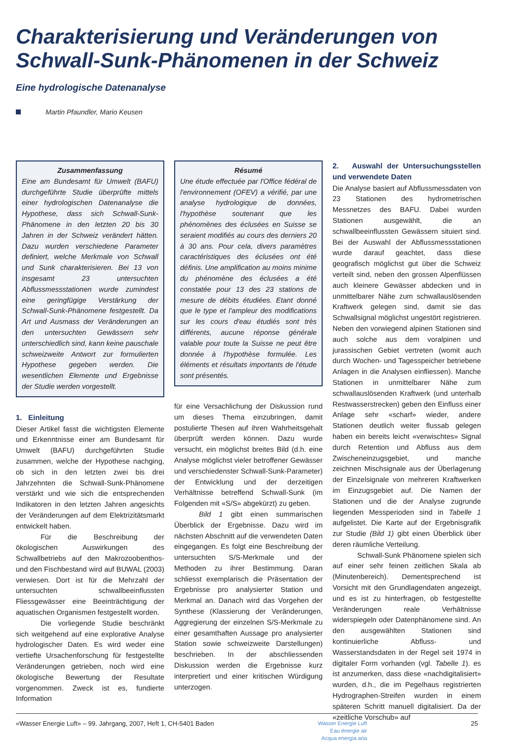Charakterisierung und Veränderungen von Schwall-Sunk-Phänomenen in der Schweiz
Eine hydrologische Datenanalyse
Martin Pfaundler, Mario Keusen
Zusammenfassung
Eine am Bundesamt für Umwelt (BAFU) durchgeführte Studie überprüfte mittels einer hydrologischen Datenanalyse die Hypothese, dass sich Schwall-Sunk-Phänomene in den letzten 20 bis 30 Jahren in der Schweiz verändert hätten. Dazu wurden verschiedene Parameter definiert, welche Merkmale von Schwall und Sunk charakterisieren. Bei 13 von insgesamt 23 untersuchten Abflussmessstationen wurde zumindest eine geringfügige Verstärkung der Schwall-Sunk-Phänomene festgestellt. Da Art und Ausmass der Veränderungen an den untersuchten Gewässern sehr unterschiedlich sind, kann keine pauschale schweizweite Antwort zur formulierten Hypothese gegeben werden. Die wesentlichen Elemente und Ergebnisse der Studie werden vorgestellt.
1. Einleitung
Dieser Artikel fasst die wichtigsten Elemente und Erkenntnisse einer am Bundesamt für Umwelt (BAFU) durchgeführten Studie zusammen, welche der Hypothese nachging, ob sich in den letzten zwei bis drei Jahrzehnten die Schwall-Sunk-Phänomene verstärkt und wie sich die entsprechenden Indikatoren in den letzten Jahren angesichts der Veränderungen auf dem Elektrizitätsmarkt entwickelt haben.
Für die Beschreibung der ökologischen Auswirkungen des Schwallbetriebs auf den Makrozoobenthos- und den Fischbestand wird auf BUWAL (2003) verwiesen. Dort ist für die Mehrzahl der untersuchten schwallbeeinflussten Fliessgewässer eine Beeinträchtigung der aquatischen Organismen festgestellt worden.
Die vorliegende Studie beschränkt sich weitgehend auf eine explorative Analyse hydrologischer Daten. Es wird weder eine vertiefte Ursachenforschung für festgestellte Veränderungen getrieben, noch wird eine ökologische Bewertung der Resultate vorgenommen. Zweck ist es, fundierte Information
Résumé
Une étude effectuée par l'Office fédéral de l'environnement (OFEV) a vérifié, par une analyse hydrologique de données, l'hypothèse soutenant que les phénomènes des éclusées en Suisse se seraient modifiés au cours des derniers 20 à 30 ans. Pour cela, divers paramètres caractéristiques des éclusées ont été définis. Une amplification au moins minime du phénomène des éclusées a été constatée pour 13 des 23 stations de mesure de débits étudiées. Etant donné que le type et l'ampleur des modifications sur les cours d'eau étudiés sont très différents, aucune réponse générale valable pour toute la Suisse ne peut être donnée à l'hypothèse formulée. Les éléments et résultats importants de l'étude sont présentés.
für eine Versachlichung der Diskussion rund um dieses Thema einzubringen, damit postulierte Thesen auf ihren Wahrheitsgehalt überprüft werden können. Dazu wurde versucht, ein möglichst breites Bild (d.h. eine Analyse möglichst vieler betroffener Gewässer und verschiedenster Schwall-Sunk-Parameter) der Entwicklung und der derzeitigen Verhältnisse betreffend Schwall-Sunk (im Folgenden mit «S/S» abgekürzt) zu geben.
Bild 1 gibt einen summarischen Überblick der Ergebnisse. Dazu wird im nächsten Abschnitt auf die verwendeten Daten eingegangen. Es folgt eine Beschreibung der untersuchten S/S-Merkmale und der Methoden zu ihrer Bestimmung. Daran schliesst exemplarisch die Präsentation der Ergebnisse pro analysierter Station und Merkmal an. Danach wird das Vorgehen der Synthese (Klassierung der Veränderungen, Aggregierung der einzelnen S/S-Merkmale zu einer gesamthaften Aussage pro analysierter Station sowie schweizweite Darstellungen) beschrieben. In der abschliessenden Diskussion werden die Ergebnisse kurz interpretiert und einer kritischen Würdigung unterzogen.
2. Auswahl der Untersuchungsstellen und verwendete Daten
Die Analyse basiert auf Abflussmessdaten von 23 Stationen des hydrometrischen Messnetzes des BAFU. Dabei wurden Stationen ausgewählt, die an schwallbeeinflussten Gewässern situiert sind. Bei der Auswahl der Abflussmessstationen wurde darauf geachtet, dass diese geografisch möglichst gut über die Schweiz verteilt sind, neben den grossen Alpenflüssen auch kleinere Gewässer abdecken und in unmittelbarer Nähe zum schwallauslösenden Kraftwerk gelegen sind, damit sie das Schwallsignal möglichst ungestört registrieren. Neben den vorwiegend alpinen Stationen sind auch solche aus dem voralpinen und jurassischen Gebiet vertreten (womit auch durch Wochen- und Tagesspeicher betriebene Anlagen in die Analysen einfliessen). Manche Stationen in unmittelbarer Nähe zum schwallauslösenden Kraftwerk (und unterhalb Restwasserstrecken) geben den Einfluss einer Anlage sehr «scharf» wieder, andere Stationen deutlich weiter flussab gelegen haben ein bereits leicht «verwischtes» Signal durch Retention und Abfluss aus dem Zwischeneinzugsgebiet, und manche zeichnen Mischsignale aus der Überlagerung der Einzelsignale von mehreren Kraftwerken im Einzugsgebiet auf. Die Namen der Stationen und die der Analyse zugrunde liegenden Messperioden sind in Tabelle 1 aufgelistet. Die Karte auf der Ergebnisgrafik zur Studie (Bild 1) gibt einen Überblick über deren räumliche Verteilung.
Schwall-Sunk Phänomene spielen sich auf einer sehr feinen zeitlichen Skala ab (Minutenbereich). Dementsprechend ist Vorsicht mit den Grundlagendaten angezeigt, und es ist zu hinterfragen, ob festgestellte Veränderungen reale Verhältnisse widerspiegeln oder Datenphänomene sind. An den ausgewählten Stationen sind kontinuierliche Abfluss- und Wasserstandsdaten in der Regel seit 1974 in digitaler Form vorhanden (vgl. Tabelle 1). es ist anzumerken, dass diese «nachdigitalisiert» wurden, d.h., die im Pegelhaus registrierten Hydrographen-Streifen wurden in einem späteren Schritt manuell digitalisiert. Da der «zeitliche Vorschub» auf
«Wasser Energie Luft» – 99. Jahrgang, 2007, Heft 1, CH-5401 Baden Wasser Energie Luft
Eau énergie air
Acqua energia aria 25